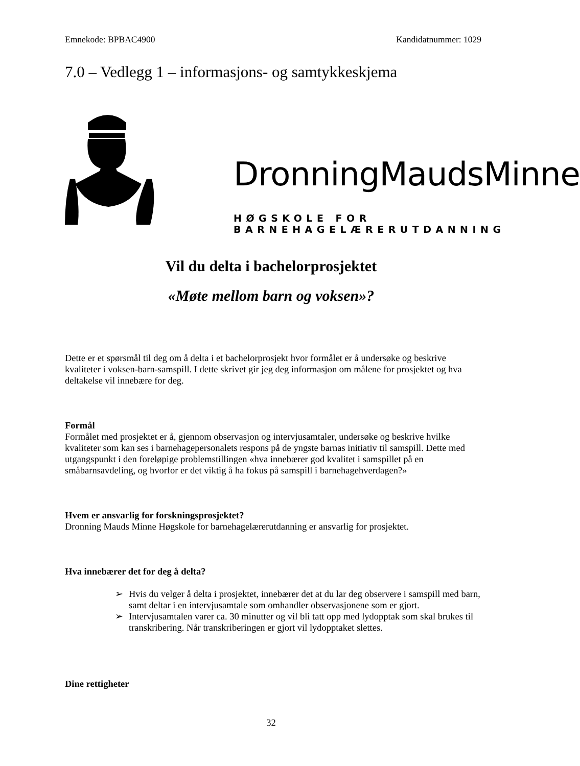Emnekode: BPBAC4900 Kandidatnummer: 1029
7.0 – Vedlegg 1 – informasjons- og samtykkeskjema
DronningMaudsMinne
HØGSKOLE FOR BARNEHAGELÆRERUTDANNING
Vil du delta i bachelorprosjektet
«Møte mellom barn og voksen»?
Dette er et spørsmål til deg om å delta i et bachelorprosjekt hvor formålet er å undersøke og beskrive kvaliteter i voksen-barn-samspill. I dette skrivet gir jeg deg informasjon om målene for prosjektet og hva deltakelse vil innebære for deg.
Formål
Formålet med prosjektet er å, gjennom observasjon og intervjusamtaler, undersøke og beskrive hvilke kvaliteter som kan ses i barnehagepersonalets respons på de yngste barnas initiativ til samspill. Dette med utgangspunkt i den foreløpige problemstillingen «hva innebærer god kvalitet i samspillet på en småbarnsavdeling, og hvorfor er det viktig å ha fokus på samspill i barnehagehverdagen?»
Hvem er ansvarlig for forskningsprosjektet?
Dronning Mauds Minne Høgskole for barnehagelærerutdanning er ansvarlig for prosjektet.
Hva innebærer det for deg å delta?
➢ Hvis du velger å delta i prosjektet, innebærer det at du lar deg observere i samspill med barn, samt deltar i en intervjusamtale som omhandler observasjonene som er gjort.
➢ Intervjusamtalen varer ca. 30 minutter og vil bli tatt opp med lydopptak som skal brukes til transkribering. Når transkriberingen er gjort vil lydopptaket slettes.
Dine rettigheter
32